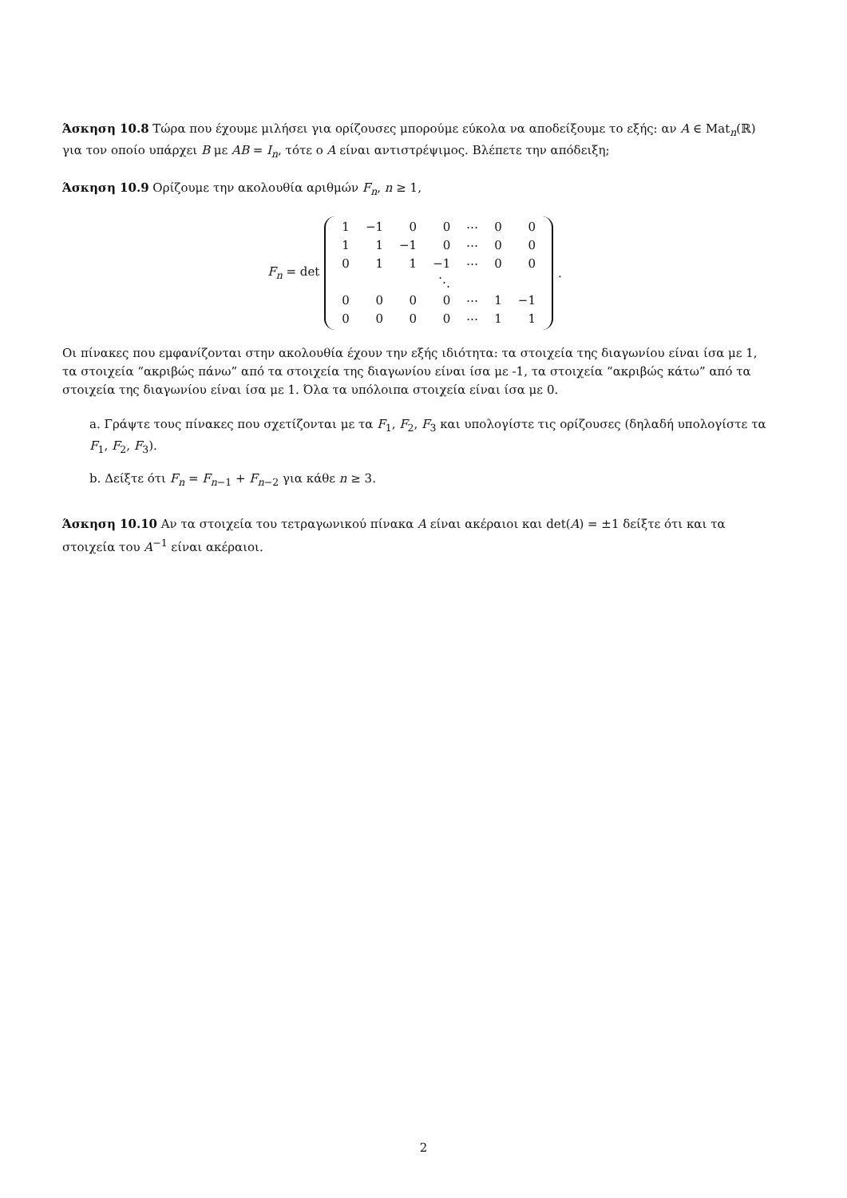Άσκηση 10.8 Τώρα που έχουμε μιλήσει για ορίζουσες μπορούμε εύκολα να αποδείξουμε το εξής: αν A ∈ Mat<sub>n</sub>(ℝ) για τον οποίο υπάρχει B με AB = I<sub>n</sub>, τότε ο A είναι αντιστρέψιμος. Βλέπετε την απόδειξη;
Άσκηση 10.9 Ορίζουμε την ακολουθία αριθμών F<sub>n</sub>, n ≥ 1,
F<sub>n</sub> = det
| 1 | −1 | 0 | 0 | ⋯ | 0 | 0 |
| 1 | 1 | −1 | 0 | ⋯ | 0 | 0 |
| 0 | 1 | 1 | −1 | ⋯ | 0 | 0 |
| | | | ⋱ | | | |
| 0 | 0 | 0 | 0 | ⋯ | 1 | −1 |
| 0 | 0 | 0 | 0 | ⋯ | 1 | 1 |
.
Οι πίνακες που εμφανίζονται στην ακολουθία έχουν την εξής ιδιότητα: τα στοιχεία της διαγωνίου είναι ίσα με 1, τα στοιχεία “ακριβώς πάνω” από τα στοιχεία της διαγωνίου είναι ίσα με -1, τα στοιχεία “ακριβώς κάτω” από τα στοιχεία της διαγωνίου είναι ίσα με 1. Όλα τα υπόλοιπα στοιχεία είναι ίσα με 0.
a. Γράψτε τους πίνακες που σχετίζονται με τα F<sub>1</sub>, F<sub>2</sub>, F<sub>3</sub> και υπολογίστε τις ορίζουσες (δηλαδή υπολογίστε τα F<sub>1</sub>, F<sub>2</sub>, F<sub>3</sub>).
b. Δείξτε ότι F<sub>n</sub> = F<sub>n−1</sub> + F<sub>n−2</sub> για κάθε n ≥ 3.
Άσκηση 10.10 Αν τα στοιχεία του τετραγωνικού πίνακα A είναι ακέραιοι και det(A) = ±1 δείξτε ότι και τα στοιχεία του A<sup>−1</sup> είναι ακέραιοι.
2